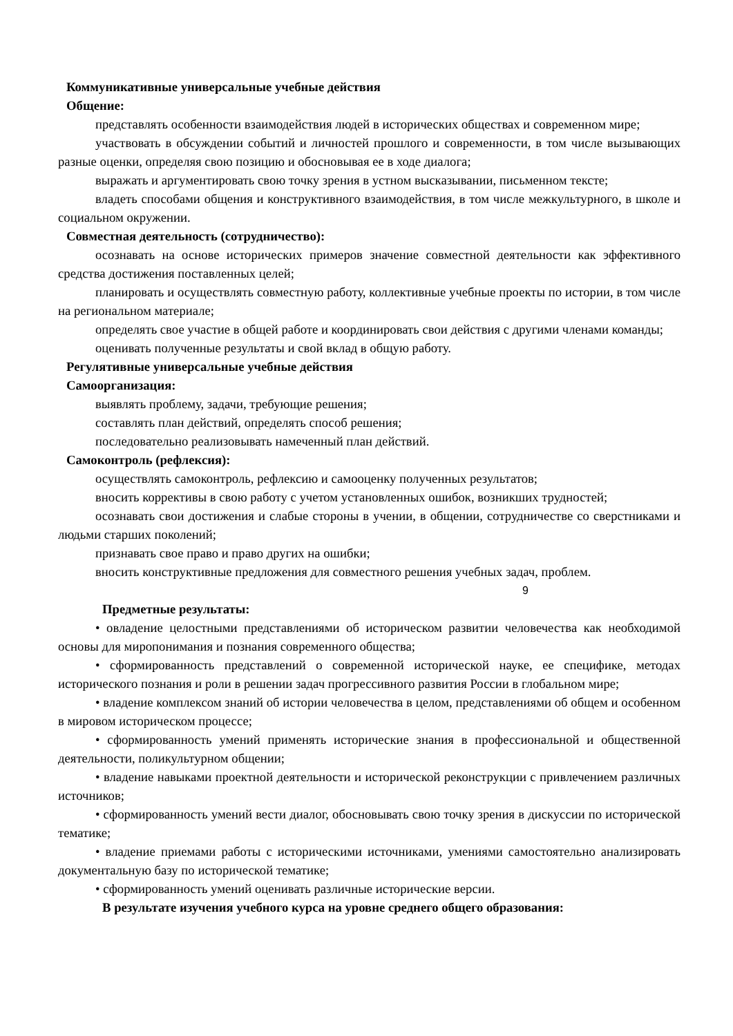Коммуникативные универсальные учебные действия
Общение:
представлять особенности взаимодействия людей в исторических обществах и современном мире;
участвовать в обсуждении событий и личностей прошлого и современности, в том числе вызывающих разные оценки, определяя свою позицию и обосновывая ее в ходе диалога;
выражать и аргументировать свою точку зрения в устном высказывании, письменном тексте;
владеть способами общения и конструктивного взаимодействия, в том числе межкультурного, в школе и социальном окружении.
Совместная деятельность (сотрудничество):
осознавать на основе исторических примеров значение совместной деятельности как эффективного средства достижения поставленных целей;
планировать и осуществлять совместную работу, коллективные учебные проекты по истории, в том числе на региональном материале;
определять свое участие в общей работе и координировать свои действия с другими членами команды;
оценивать полученные результаты и свой вклад в общую работу.
Регулятивные универсальные учебные действия
Самоорганизация:
выявлять проблему, задачи, требующие решения;
составлять план действий, определять способ решения;
последовательно реализовывать намеченный план действий.
Самоконтроль (рефлексия):
осуществлять самоконтроль, рефлексию и самооценку полученных результатов;
вносить коррективы в свою работу с учетом установленных ошибок, возникших трудностей;
осознавать свои достижения и слабые стороны в учении, в общении, сотрудничестве со сверстниками и людьми старших поколений;
признавать свое право и право других на ошибки;
вносить конструктивные предложения для совместного решения учебных задач, проблем.
9
Предметные результаты:
• овладение целостными представлениями об историческом развитии человечества как необходимой основы для миропонимания и познания современного общества;
• сформированность представлений о современной исторической науке, ее специфике, методах исторического познания и роли в решении задач прогрессивного развития России в глобальном мире;
• владение комплексом знаний об истории человечества в целом, представлениями об общем и особенном в мировом историческом процессе;
• сформированность умений применять исторические знания в профессиональной и общественной деятельности, поликультурном общении;
• владение навыками проектной деятельности и исторической реконструкции с привлечением различных источников;
• сформированность умений вести диалог, обосновывать свою точку зрения в дискуссии по исторической тематике;
• владение приемами работы с историческими источниками, умениями самостоятельно анализировать документальную базу по исторической тематике;
• сформированность умений оценивать различные исторические версии.
В результате изучения учебного курса на уровне среднего общего образования: